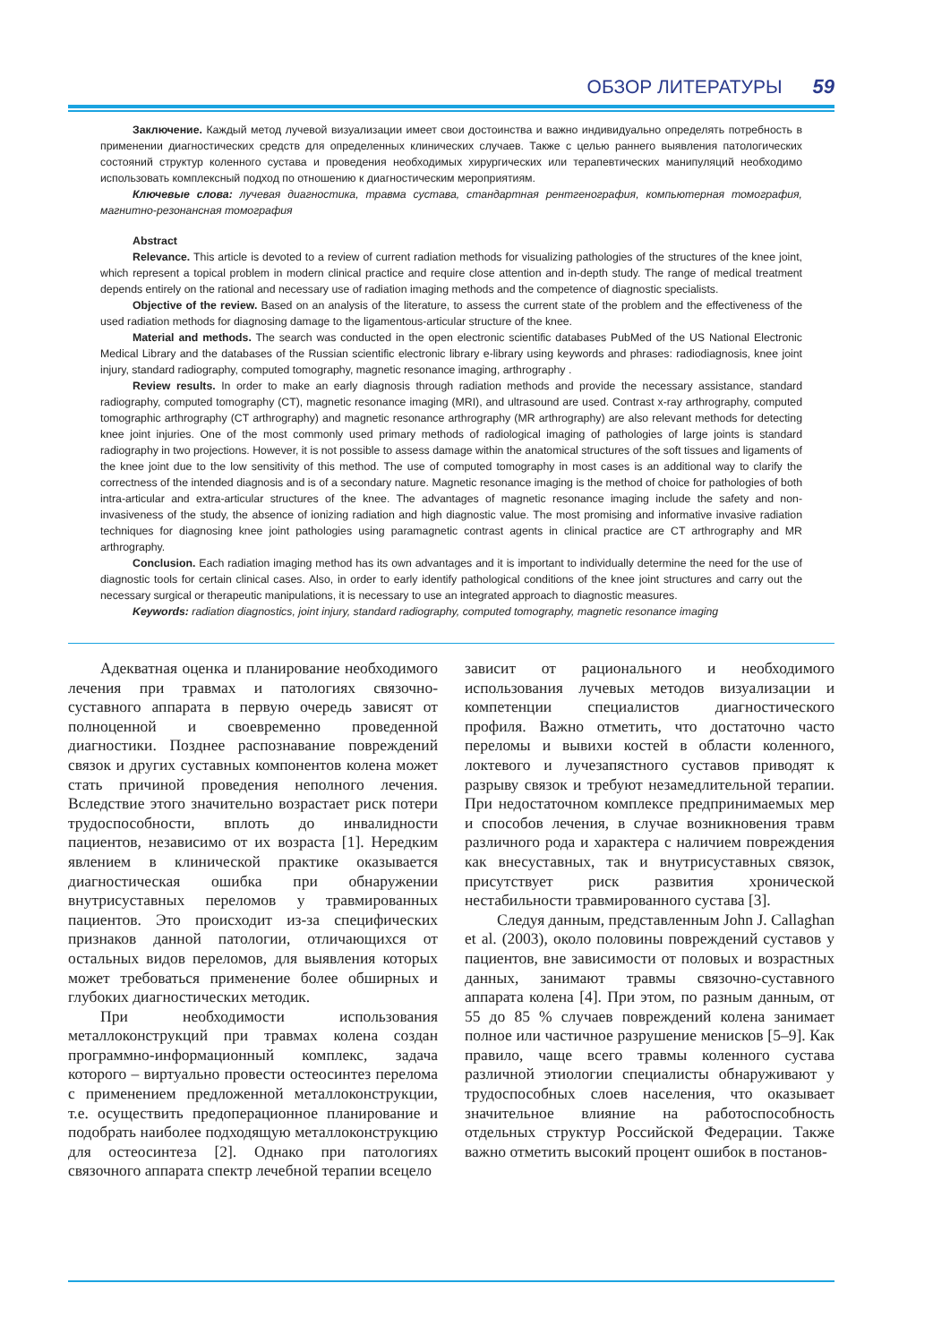ОБЗОР ЛИТЕРАТУРЫ 59
Заключение. Каждый метод лучевой визуализации имеет свои достоинства и важно индивидуально определять потребность в применении диагностических средств для определенных клинических случаев. Также с целью раннего выявления патологических состояний структур коленного сустава и проведения необходимых хирургических или терапевтических манипуляций необходимо использовать комплексный подход по отношению к диагностическим мероприятиям.
Ключевые слова: лучевая диагностика, травма сустава, стандартная рентгенография, компьютерная томография, магнитно-резонансная томография
Abstract
Relevance. This article is devoted to a review of current radiation methods for visualizing pathologies of the structures of the knee joint, which represent a topical problem in modern clinical practice and require close attention and in-depth study. The range of medical treatment depends entirely on the rational and necessary use of radiation imaging methods and the competence of diagnostic specialists.
Objective of the review. Based on an analysis of the literature, to assess the current state of the problem and the effectiveness of the used radiation methods for diagnosing damage to the ligamentous-articular structure of the knee.
Material and methods. The search was conducted in the open electronic scientific databases PubMed of the US National Electronic Medical Library and the databases of the Russian scientific electronic library e-library using keywords and phrases: radiodiagnosis, knee joint injury, standard radiography, computed tomography, magnetic resonance imaging, arthrography .
Review results. In order to make an early diagnosis through radiation methods and provide the necessary assistance, standard radiography, computed tomography (CT), magnetic resonance imaging (MRI), and ultrasound are used. Contrast x-ray arthrography, computed tomographic arthrography (CT arthrography) and magnetic resonance arthrography (MR arthrography) are also relevant methods for detecting knee joint injuries. One of the most commonly used primary methods of radiological imaging of pathologies of large joints is standard radiography in two projections. However, it is not possible to assess damage within the anatomical structures of the soft tissues and ligaments of the knee joint due to the low sensitivity of this method. The use of computed tomography in most cases is an additional way to clarify the correctness of the intended diagnosis and is of a secondary nature. Magnetic resonance imaging is the method of choice for pathologies of both intra-articular and extra-articular structures of the knee. The advantages of magnetic resonance imaging include the safety and non-invasiveness of the study, the absence of ionizing radiation and high diagnostic value. The most promising and informative invasive radiation techniques for diagnosing knee joint pathologies using paramagnetic contrast agents in clinical practice are CT arthrography and MR arthrography.
Conclusion. Each radiation imaging method has its own advantages and it is important to individually determine the need for the use of diagnostic tools for certain clinical cases. Also, in order to early identify pathological conditions of the knee joint structures and carry out the necessary surgical or therapeutic manipulations, it is necessary to use an integrated approach to diagnostic measures.
Keywords: radiation diagnostics, joint injury, standard radiography, computed tomography, magnetic resonance imaging
Адекватная оценка и планирование необходимого лечения при травмах и патологиях связочно-суставного аппарата в первую очередь зависят от полноценной и своевременно проведенной диагностики. Позднее распознавание повреждений связок и других суставных компонентов колена может стать причиной проведения неполного лечения. Вследствие этого значительно возрастает риск потери трудоспособности, вплоть до инвалидности пациентов, независимо от их возраста [1]. Нередким явлением в клинической практике оказывается диагностическая ошибка при обнаружении внутрисуставных переломов у травмированных пациентов. Это происходит из-за специфических признаков данной патологии, отличающихся от остальных видов переломов, для выявления которых может требоваться применение более обширных и глубоких диагностических методик.
При необходимости использования металлоконструкций при травмах колена создан программно-информационный комплекс, задача которого – виртуально провести остеосинтез перелома с применением предложенной металлоконструкции, т.е. осуществить предоперационное планирование и подобрать наиболее подходящую металлоконструкцию для остеосинтеза [2]. Однако при патологиях связочного аппарата спектр лечебной терапии всецело
зависит от рационального и необходимого использования лучевых методов визуализации и компетенции специалистов диагностического профиля. Важно отметить, что достаточно часто переломы и вывихи костей в области коленного, локтевого и лучезапястного суставов приводят к разрыву связок и требуют незамедлительной терапии. При недостаточном комплексе предпринимаемых мер и способов лечения, в случае возникновения травм различного рода и характера с наличием повреждения как внесуставных, так и внутрисуставных связок, присутствует риск развития хронической нестабильности травмированного сустава [3].
Следуя данным, представленным John J. Callaghan et al. (2003), около половины повреждений суставов у пациентов, вне зависимости от половых и возрастных данных, занимают травмы связочно-суставного аппарата колена [4]. При этом, по разным данным, от 55 до 85 % случаев повреждений колена занимает полное или частичное разрушение менисков [5–9]. Как правило, чаще всего травмы коленного сустава различной этиологии специалисты обнаруживают у трудоспособных слоев населения, что оказывает значительное влияние на работоспособность отдельных структур Российской Федерации. Также важно отметить высокий процент ошибок в постанов-